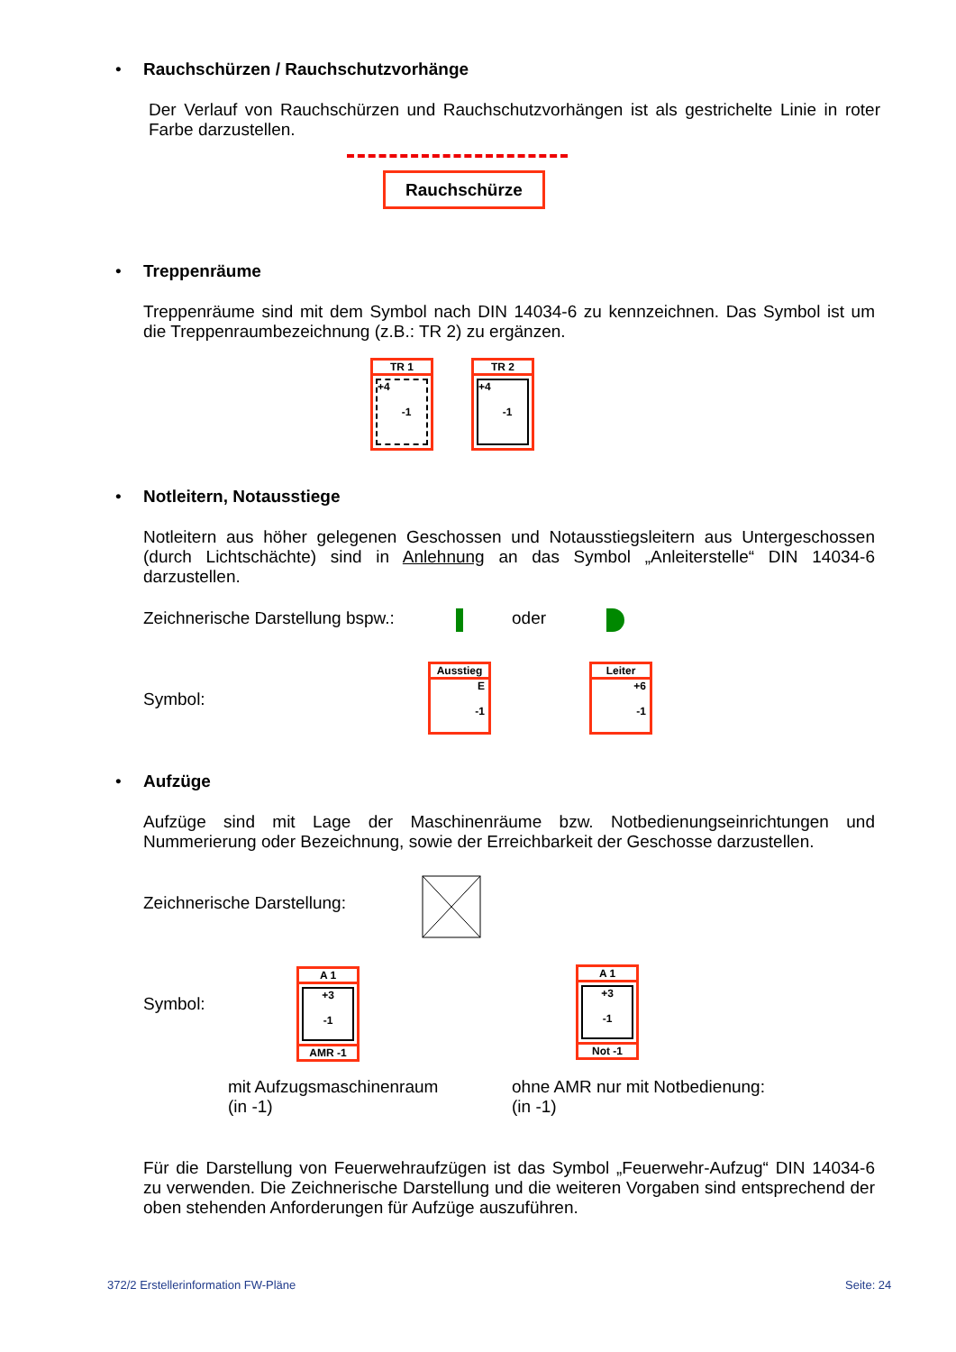• Rauchschürzen / Rauchschutzvorhänge
Der Verlauf von Rauchschürzen und Rauchschutzvorhängen ist als gestrichelte Linie in roter Farbe darzustellen.
Rauchschürze
• Treppenräume
Treppenräume sind mit dem Symbol nach DIN 14034-6 zu kennzeichnen. Das Symbol ist um die Treppenraumbezeichnung (z.B.: TR 2) zu ergänzen.
TR 1
+4
-1
TR 2
+4
-1
• Notleitern, Notausstiege
Notleitern aus höher gelegenen Geschossen und Notausstiegsleitern aus Untergeschossen (durch Lichtschächte) sind in Anlehnung an das Symbol „Anleiterstelle“ DIN 14034-6 darzustellen.
Zeichnerische Darstellung bspw.: oder
Symbol:
Ausstieg
E
-1
Leiter
+6
-1
• Aufzüge
Aufzüge sind mit Lage der Maschinenräume bzw. Notbedienungseinrichtungen und Nummerierung oder Bezeichnung, sowie der Erreichbarkeit der Geschosse darzustellen.
Zeichnerische Darstellung:
Symbol:
A 1
+3
-1
AMR -1
A 1
+3
-1
Not -1
mit Aufzugsmaschinenraum
(in -1)
ohne AMR nur mit Notbedienung:
(in -1)
Für die Darstellung von Feuerwehraufzügen ist das Symbol „Feuerwehr-Aufzug“ DIN 14034-6 zu verwenden. Die Zeichnerische Darstellung und die weiteren Vorgaben sind entsprechend der oben stehenden Anforderungen für Aufzüge auszuführen.
372/2 Erstellerinformation FW-Pläne
Seite: 24